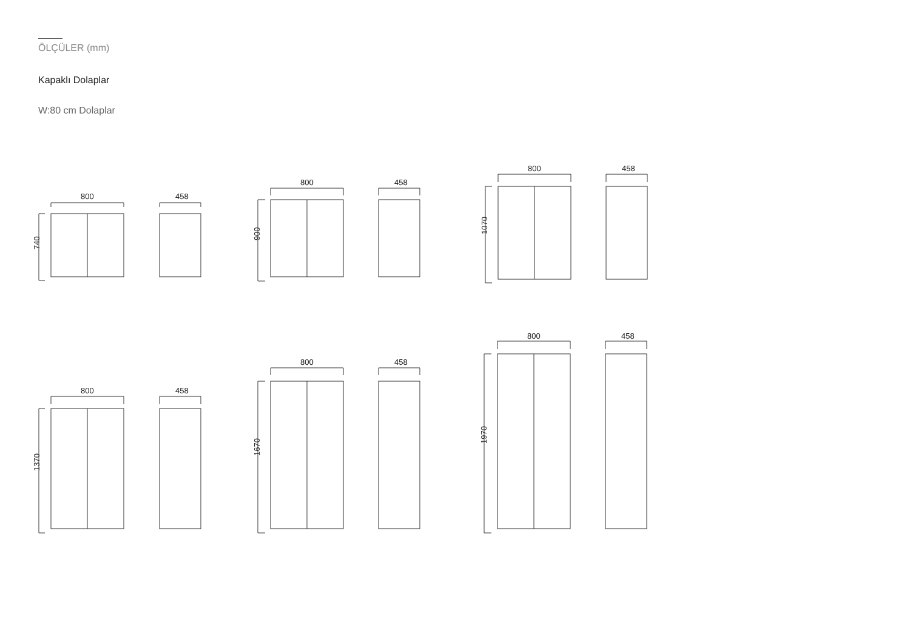ÖLÇÜLER (mm)
Kapaklı Dolaplar
W:80 cm Dolaplar
800
740
458
800
900
458
800
1070
458
800
1370
458
800
1670
458
800
1970
458